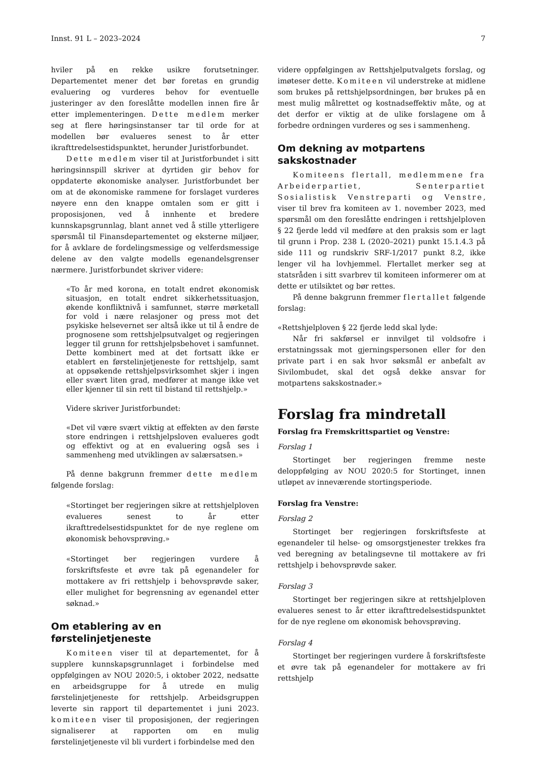Innst. 91 L – 2023–2024 7
hviler på en rekke usikre forutsetninger. Departementet mener det bør foretas en grundig evaluering og vurderes behov for eventuelle justeringer av den foreslåtte modellen innen fire år etter implementeringen. Dette medlem merker seg at flere høringsinstanser tar til orde for at modellen bør evalueres senest to år etter ikrafttredelsestidspunktet, herunder Juristforbundet.
Dette medlem viser til at Juristforbundet i sitt høringsinnspill skriver at dyrtiden gir behov for oppdaterte økonomiske analyser. Juristforbundet ber om at de økonomiske rammene for forslaget vurderes nøyere enn den knappe omtalen som er gitt i proposisjonen, ved å innhente et bredere kunnskapsgrunnlag, blant annet ved å stille ytterligere spørsmål til Finansdepartementet og eksterne miljøer, for å avklare de fordelingsmessige og velferdsmessige delene av den valgte modells egenandelsgrenser nærmere. Juristforbundet skriver videre:
«To år med korona, en totalt endret økonomisk situasjon, en totalt endret sikkerhetssituasjon, økende konfliktnivå i samfunnet, større mørketall for vold i nære relasjoner og press mot det psykiske helsevernet ser altså ikke ut til å endre de prognosene som rettshjelpsutvalget og regjeringen legger til grunn for rettshjelpsbehovet i samfunnet. Dette kombinert med at det fortsatt ikke er etablert en førstelinjetjeneste for rettshjelp, samt at oppsøkende rettshjelpsvirksomhet skjer i ingen eller svært liten grad, medfører at mange ikke vet eller kjenner til sin rett til bistand til rettshjelp.»
Videre skriver Juristforbundet:
«Det vil være svært viktig at effekten av den første store endringen i rettshjelpsloven evalueres godt og effektivt og at en evaluering også ses i sammenheng med utviklingen av salærsatsen.»
På denne bakgrunn fremmer dette medlem følgende forslag:
«Stortinget ber regjeringen sikre at rettshjelploven evalueres senest to år etter ikrafttredelsestidspunktet for de nye reglene om økonomisk behovsprøving.»
«Stortinget ber regjeringen vurdere å forskriftsfeste et øvre tak på egenandeler for mottakere av fri rettshjelp i behovsprøvde saker, eller mulighet for begrensning av egenandel etter søknad.»
Om etablering av en førstelinjetjeneste
Komiteen viser til at departementet, for å supplere kunnskapsgrunnlaget i forbindelse med oppfølgingen av NOU 2020:5, i oktober 2022, nedsatte en arbeidsgruppe for å utrede en mulig førstelinjetjeneste for rettshjelp. Arbeidsgruppen leverte sin rapport til departementet i juni 2023. komiteen viser til proposisjonen, der regjeringen signaliserer at rapporten om en mulig førstelinjetjeneste vil bli vurdert i forbindelse med den
videre oppfølgingen av Rettshjelputvalgets forslag, og imøteser dette. Komiteen vil understreke at midlene som brukes på rettshjelpsordningen, bør brukes på en mest mulig målrettet og kostnadseffektiv måte, og at det derfor er viktig at de ulike forslagene om å forbedre ordningen vurderes og ses i sammenheng.
Om dekning av motpartens sakskostnader
Komiteens flertall, medlemmene fra Arbeiderpartiet, Senterpartiet Sosialistisk Venstreparti og Venstre, viser til brev fra komiteen av 1. november 2023, med spørsmål om den foreslåtte endringen i rettshjelploven § 22 fjerde ledd vil medføre at den praksis som er lagt til grunn i Prop. 238 L (2020–2021) punkt 15.1.4.3 på side 111 og rundskriv SRF-1/2017 punkt 8.2, ikke lenger vil ha lovhjemmel. Flertallet merker seg at statsråden i sitt svarbrev til komiteen informerer om at dette er utilsiktet og bør rettes.
På denne bakgrunn fremmer flertallet følgende forslag:
«Rettshjelploven § 22 fjerde ledd skal lyde:
Når fri sakførsel er innvilget til voldsofre i erstatningssak mot gjerningspersonen eller for den private part i en sak hvor søksmål er anbefalt av Sivilombudet, skal det også dekke ansvar for motpartens sakskostnader.»
Forslag fra mindretall
Forslag fra Fremskrittspartiet og Venstre:
Forslag 1
Stortinget ber regjeringen fremme neste deloppfølging av NOU 2020:5 for Stortinget, innen utløpet av inneværende stortingsperiode.
Forslag fra Venstre:
Forslag 2
Stortinget ber regjeringen forskriftsfeste at egenandeler til helse- og omsorgstjenester trekkes fra ved beregning av betalingsevne til mottakere av fri rettshjelp i behovsprøvde saker.
Forslag 3
Stortinget ber regjeringen sikre at rettshjelploven evalueres senest to år etter ikrafttredelsestidspunktet for de nye reglene om økonomisk behovsprøving.
Forslag 4
Stortinget ber regjeringen vurdere å forskriftsfeste et øvre tak på egenandeler for mottakere av fri rettshjelp